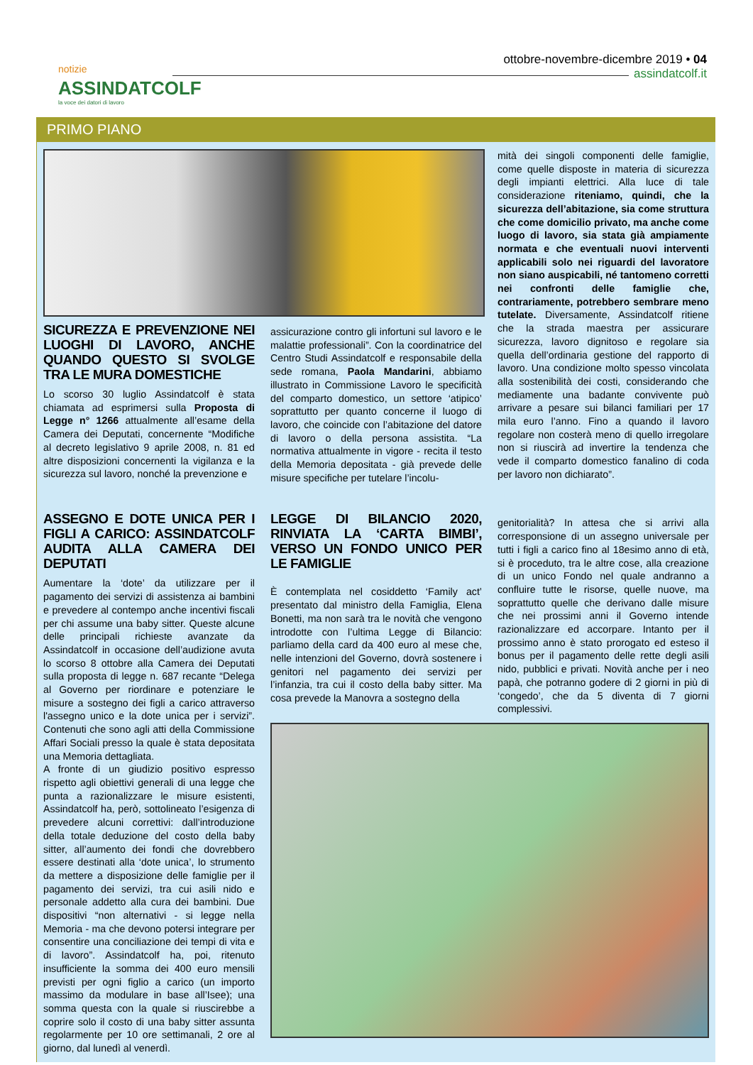notizie
ASSINDATCOLF
la voce dei datori di lavoro
ottobre-novembre-dicembre 2019 • 04
assindatcolf.it
PRIMO PIANO
SICUREZZA E PREVENZIONE NEI LUOGHI DI LAVORO, ANCHE QUANDO QUESTO SI SVOLGE TRA LE MURA DOMESTICHE
Lo scorso 30 luglio Assindatcolf è stata chiamata ad esprimersi sulla Proposta di Legge n° 1266 attualmente all’esame della Camera dei Deputati, concernente “Modifiche al decreto legislativo 9 aprile 2008, n. 81 ed altre disposizioni concernenti la vigilanza e la sicurezza sul lavoro, nonché la prevenzione e
assicurazione contro gli infortuni sul lavoro e le malattie professionali”. Con la coordinatrice del Centro Studi Assindatcolf e responsabile della sede romana, Paola Mandarini, abbiamo illustrato in Commissione Lavoro le specificità del comparto domestico, un settore ‘atipico’ soprattutto per quanto concerne il luogo di lavoro, che coincide con l’abitazione del datore di lavoro o della persona assistita. “La normativa attualmente in vigore - recita il testo della Memoria depositata - già prevede delle misure specifiche per tutelare l’incolu-
mità dei singoli componenti delle famiglie, come quelle disposte in materia di sicurezza degli impianti elettrici. Alla luce di tale considerazione riteniamo, quindi, che la sicurezza dell’abitazione, sia come struttura che come domicilio privato, ma anche come luogo di lavoro, sia stata già ampiamente normata e che eventuali nuovi interventi applicabili solo nei riguardi del lavoratore non siano auspicabili, né tantomeno corretti nei confronti delle famiglie che, contrariamente, potrebbero sembrare meno tutelate. Diversamente, Assindatcolf ritiene che la strada maestra per assicurare sicurezza, lavoro dignitoso e regolare sia quella dell’ordinaria gestione del rapporto di lavoro. Una condizione molto spesso vincolata alla sostenibilità dei costi, considerando che mediamente una badante convivente può arrivare a pesare sui bilanci familiari per 17 mila euro l’anno. Fino a quando il lavoro regolare non costerà meno di quello irregolare non si riuscirà ad invertire la tendenza che vede il comparto domestico fanalino di coda per lavoro non dichiarato”.
ASSEGNO E DOTE UNICA PER I FIGLI A CARICO: ASSINDATCOLF AUDITA ALLA CAMERA DEI DEPUTATI
Aumentare la ‘dote’ da utilizzare per il pagamento dei servizi di assistenza ai bambini e prevedere al contempo anche incentivi fiscali per chi assume una baby sitter. Queste alcune delle principali richieste avanzate da Assindatcolf in occasione dell’audizione avuta lo scorso 8 ottobre alla Camera dei Deputati sulla proposta di legge n. 687 recante “Delega al Governo per riordinare e potenziare le misure a sostegno dei figli a carico attraverso l'assegno unico e la dote unica per i servizi”. Contenuti che sono agli atti della Commissione Affari Sociali presso la quale è stata depositata una Memoria dettagliata.
A fronte di un giudizio positivo espresso rispetto agli obiettivi generali di una legge che punta a razionalizzare le misure esistenti, Assindatcolf ha, però, sottolineato l’esigenza di prevedere alcuni correttivi: dall’introduzione della totale deduzione del costo della baby sitter, all’aumento dei fondi che dovrebbero essere destinati alla ‘dote unica’, lo strumento da mettere a disposizione delle famiglie per il pagamento dei servizi, tra cui asili nido e personale addetto alla cura dei bambini. Due dispositivi “non alternativi - si legge nella Memoria - ma che devono potersi integrare per consentire una conciliazione dei tempi di vita e di lavoro”. Assindatcolf ha, poi, ritenuto insufficiente la somma dei 400 euro mensili previsti per ogni figlio a carico (un importo massimo da modulare in base all’Isee); una somma questa con la quale si riuscirebbe a coprire solo il costo di una baby sitter assunta regolarmente per 10 ore settimanali, 2 ore al giorno, dal lunedì al venerdì.
LEGGE DI BILANCIO 2020, RINVIATA LA ‘CARTA BIMBI’, VERSO UN FONDO UNICO PER LE FAMIGLIE
È contemplata nel cosiddetto ‘Family act’ presentato dal ministro della Famiglia, Elena Bonetti, ma non sarà tra le novità che vengono introdotte con l’ultima Legge di Bilancio: parliamo della card da 400 euro al mese che, nelle intenzioni del Governo, dovrà sostenere i genitori nel pagamento dei servizi per l’infanzia, tra cui il costo della baby sitter. Ma cosa prevede la Manovra a sostegno della
genitorialità? In attesa che si arrivi alla corresponsione di un assegno universale per tutti i figli a carico fino al 18esimo anno di età, si è proceduto, tra le altre cose, alla creazione di un unico Fondo nel quale andranno a confluire tutte le risorse, quelle nuove, ma soprattutto quelle che derivano dalle misure che nei prossimi anni il Governo intende razionalizzare ed accorpare. Intanto per il prossimo anno è stato prorogato ed esteso il bonus per il pagamento delle rette degli asili nido, pubblici e privati. Novità anche per i neo papà, che potranno godere di 2 giorni in più di ‘congedo’, che da 5 diventa di 7 giorni complessivi.